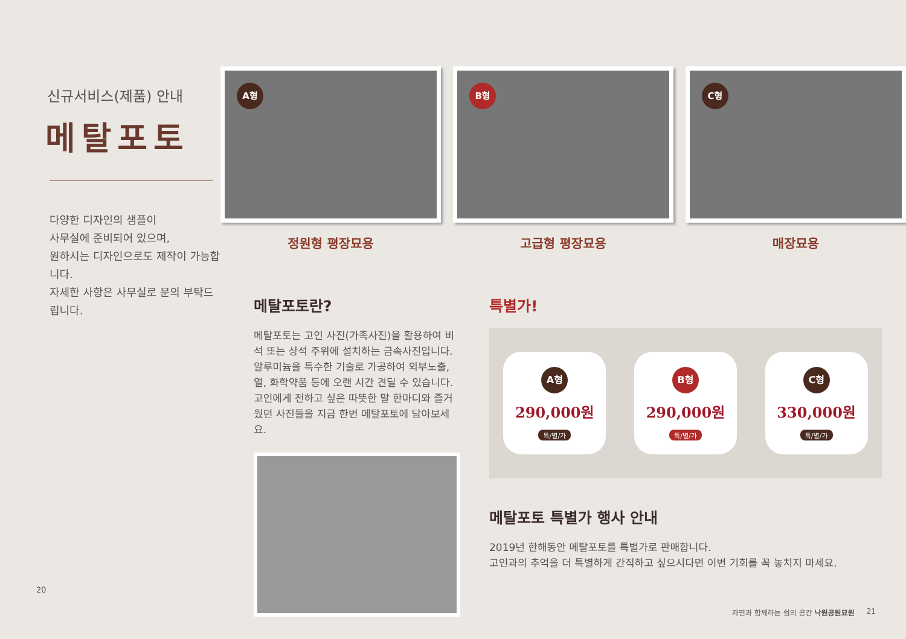신규서비스(제품) 안내
메탈포토
다양한 디자인의 샘플이
사무실에 준비되어 있으며,
원하시는 디자인으로도 제작이 가능합니다.
자세한 사항은 사무실로 문의 부탁드립니다.
20
A형
정원형 평장묘용
B형
고급형 평장묘용
C형
매장묘용
메탈포토란?
메탈포토는 고인 사진(가족사진)을 활용하여 비석 또는 상석 주위에 설치하는 금속사진입니다. 알루미늄을 특수한 기술로 가공하여 외부노출, 열, 화학약품 등에 오랜 시간 견딜 수 있습니다. 고인에게 전하고 싶은 따뜻한 말 한마디와 즐거웠던 사진들을 지금 한번 메탈포토에 담아보세요.
특별가!
A형
290,000원
특/별/가
B형
290,000원
특/별/가
C형
330,000원
특/별/가
메탈포토 특별가 행사 안내
2019년 한해동안 메탈포토를 특별가로 판매합니다.
고인과의 추억을 더 특별하게 간직하고 싶으시다면 이번 기회를 꼭 놓치지 마세요.
자연과 함께하는 쉼의 공간 낙원공원묘원 21